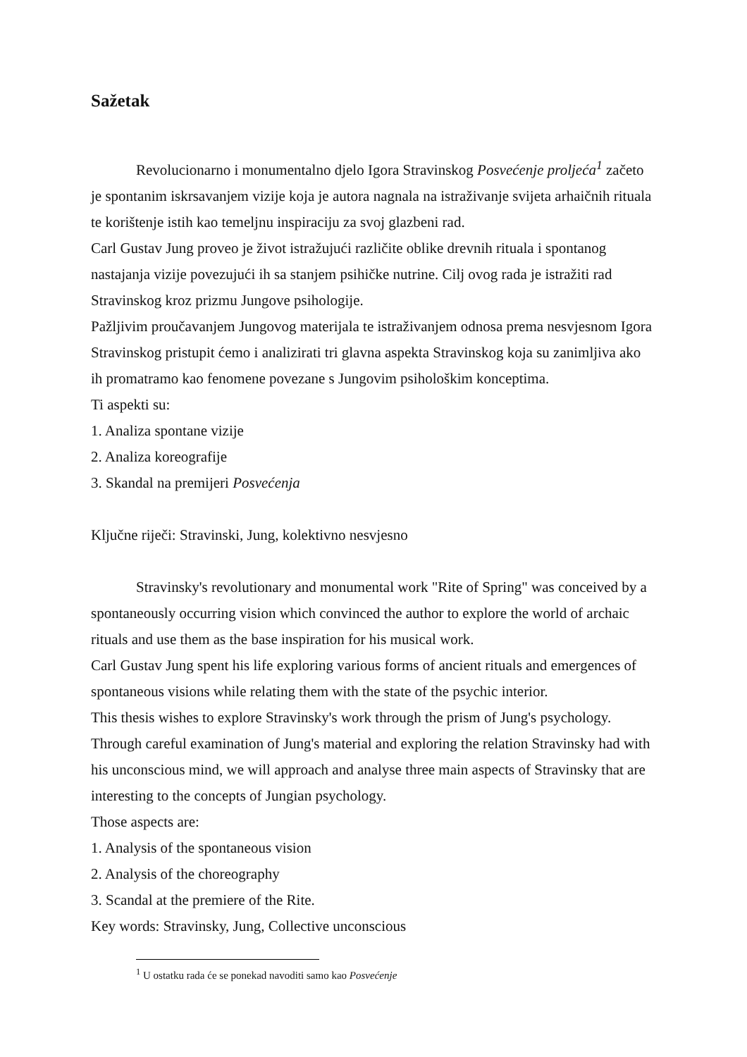Sažetak
Revolucionarno i monumentalno djelo Igora Stravinskog Posvećenje proljeća<sup>1</sup> začeto je spontanim iskrsavanjem vizije koja je autora nagnala na istraživanje svijeta arhaičnih rituala te korištenje istih kao temeljnu inspiraciju za svoj glazbeni rad.
Carl Gustav Jung proveo je život istražujući različite oblike drevnih rituala i spontanog nastajanja vizije povezujući ih sa stanjem psihičke nutrine. Cilj ovog rada je istražiti rad Stravinskog kroz prizmu Jungove psihologije.
Pažljivim proučavanjem Jungovog materijala te istraživanjem odnosa prema nesvjesnom Igora Stravinskog pristupit ćemo i analizirati tri glavna aspekta Stravinskog koja su zanimljiva ako ih promatramo kao fenomene povezane s Jungovim psihološkim konceptima.
Ti aspekti su:
1. Analiza spontane vizije
2. Analiza koreografije
3. Skandal na premijeri Posvećenja
Ključne riječi: Stravinski, Jung, kolektivno nesvjesno
Stravinsky's revolutionary and monumental work "Rite of Spring" was conceived by a spontaneously occurring vision which convinced the author to explore the world of archaic rituals and use them as the base inspiration for his musical work.
Carl Gustav Jung spent his life exploring various forms of ancient rituals and emergences of spontaneous visions while relating them with the state of the psychic interior.
This thesis wishes to explore Stravinsky's work through the prism of Jung's psychology.
Through careful examination of Jung's material and exploring the relation Stravinsky had with his unconscious mind, we will approach and analyse three main aspects of Stravinsky that are interesting to the concepts of Jungian psychology.
Those aspects are:
1. Analysis of the spontaneous vision
2. Analysis of the choreography
3. Scandal at the premiere of the Rite.
Key words: Stravinsky, Jung, Collective unconscious
<sup>1</sup> U ostatku rada će se ponekad navoditi samo kao Posvećenje